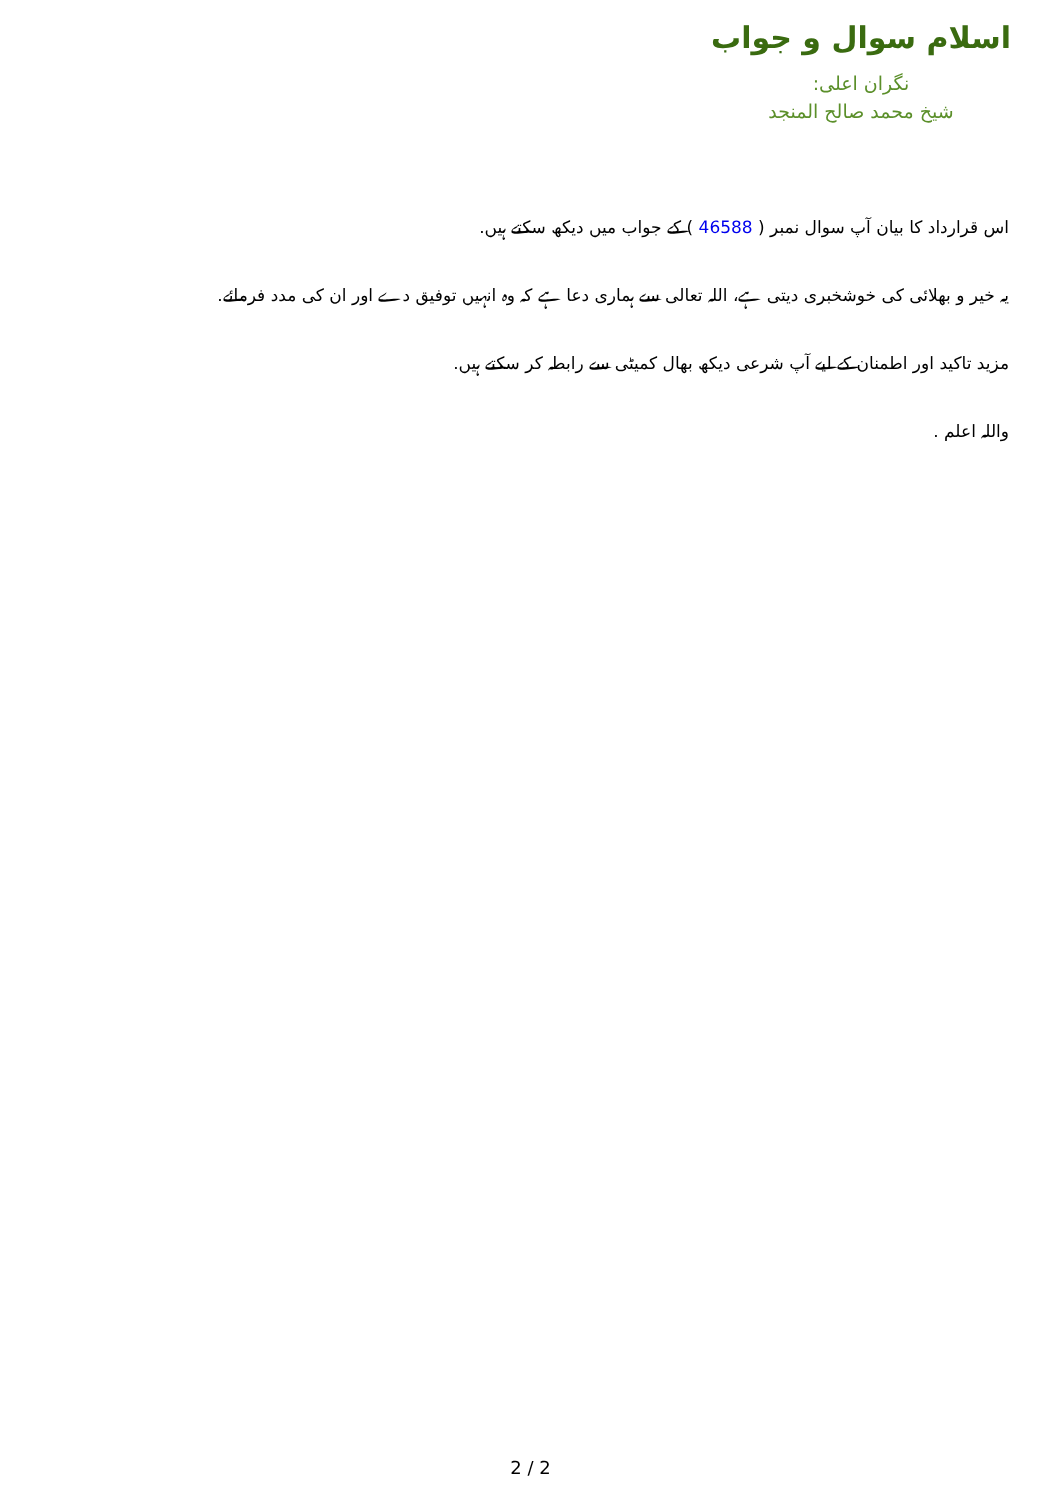اسلام سوال و جواب
نگران اعلی:
شیخ محمد صالح المنجد
اس قرارداد کا بیان آپ سوال نمبر ( 46588 ) کے جواب میں دیکھ سکتے ہیں.
یہ خیر و بھلائی کی خوشخبری دیتی ہے، اللہ تعالی سے ہماری دعا ہے کہ وہ انہیں توفیق دے اور ان کی مدد فرمائے.
مزید تاکید اور اطمنان کے لیے آپ شرعی دیکھ بھال کمیٹی سے رابطہ کر سکتے ہیں.
واللہ اعلم .
2 / 2